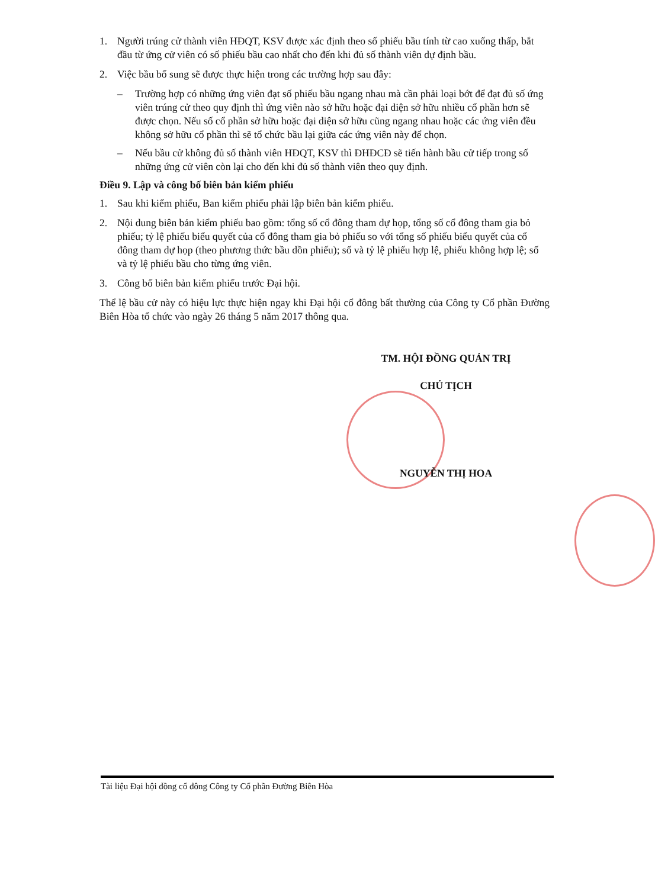1. Người trúng cử thành viên HĐQT, KSV được xác định theo số phiếu bầu tính từ cao xuống thấp, bắt đầu từ ứng cử viên có số phiếu bầu cao nhất cho đến khi đủ số thành viên dự định bầu.
2. Việc bầu bổ sung sẽ được thực hiện trong các trường hợp sau đây:
– Trường hợp có những ứng viên đạt số phiếu bầu ngang nhau mà cần phải loại bớt để đạt đủ số ứng viên trúng cử theo quy định thì ứng viên nào sở hữu hoặc đại diện sở hữu nhiều cổ phần hơn sẽ được chọn. Nếu số cổ phần sở hữu hoặc đại diện sở hữu cũng ngang nhau hoặc các ứng viên đều không sở hữu cổ phần thì sẽ tổ chức bầu lại giữa các ứng viên này để chọn.
– Nếu bầu cử không đủ số thành viên HĐQT, KSV thì ĐHĐCĐ sẽ tiến hành bầu cử tiếp trong số những ứng cử viên còn lại cho đến khi đủ số thành viên theo quy định.
Điều 9. Lập và công bố biên bản kiểm phiếu
1. Sau khi kiểm phiếu, Ban kiểm phiếu phải lập biên bản kiểm phiếu.
2. Nội dung biên bản kiểm phiếu bao gồm: tổng số cổ đông tham dự họp, tổng số cổ đông tham gia bỏ phiếu; tỷ lệ phiếu biểu quyết của cổ đông tham gia bỏ phiếu so với tổng số phiếu biểu quyết của cổ đông tham dự họp (theo phương thức bầu dồn phiếu); số và tỷ lệ phiếu hợp lệ, phiếu không hợp lệ; số và tỷ lệ phiếu bầu cho từng ứng viên.
3. Công bố biên bản kiểm phiếu trước Đại hội.
Thể lệ bầu cử này có hiệu lực thực hiện ngay khi Đại hội cổ đông bất thường của Công ty Cổ phần Đường Biên Hòa tổ chức vào ngày 26 tháng 5 năm 2017 thông qua.
TM. HỘI ĐỒNG QUẢN TRỊ
CHỦ TỊCH
NGUYỄN THỊ HOA
Tài liệu Đại hội đồng cổ đông Công ty Cổ phần Đường Biên Hòa